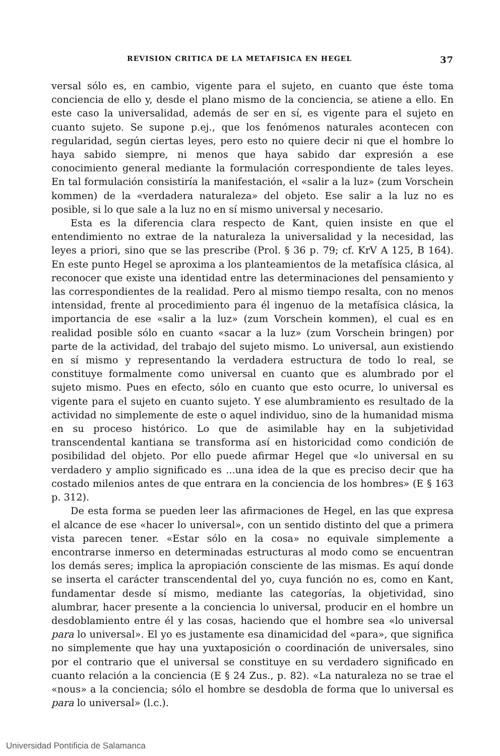REVISION CRITICA DE LA METAFISICA EN HEGEL 37
versal sólo es, en cambio, vigente para el sujeto, en cuanto que éste toma conciencia de ello y, desde el plano mismo de la conciencia, se atiene a ello. En este caso la universalidad, además de ser en sí, es vigente para el sujeto en cuanto sujeto. Se supone p.ej., que los fenómenos naturales acontecen con regularidad, según ciertas leyes, pero esto no quiere decir ni que el hombre lo haya sabido siempre, ni menos que haya sabido dar expresión a ese conocimiento general mediante la formulación correspondiente de tales leyes. En tal formulación consistiría la manifestación, el «salir a la luz» (zum Vorschein kommen) de la «verdadera naturaleza» del objeto. Ese salir a la luz no es posible, si lo que sale a la luz no en sí mismo universal y necesario.
Esta es la diferencia clara respecto de Kant, quien insiste en que el entendimiento no extrae de la naturaleza la universalidad y la necesidad, las leyes a priori, sino que se las prescribe (Prol. § 36 p. 79; cf. KrV A 125, B 164). En este punto Hegel se aproxima a los planteamientos de la metafísica clásica, al reconocer que existe una identidad entre las determinaciones del pensamiento y las correspondientes de la realidad. Pero al mismo tiempo resalta, con no menos intensidad, frente al procedimiento para él ingenuo de la metafísica clásica, la importancia de ese «salir a la luz» (zum Vorschein kommen), el cual es en realidad posible sólo en cuanto «sacar a la luz» (zum Vorschein bringen) por parte de la actividad, del trabajo del sujeto mismo. Lo universal, aun existiendo en sí mismo y representando la verdadera estructura de todo lo real, se constituye formalmente como universal en cuanto que es alumbrado por el sujeto mismo. Pues en efecto, sólo en cuanto que esto ocurre, lo universal es vigente para el sujeto en cuanto sujeto. Y ese alumbramiento es resultado de la actividad no simplemente de este o aquel individuo, sino de la humanidad misma en su proceso histórico. Lo que de asimilable hay en la subjetividad transcendental kantiana se transforma así en historicidad como condición de posibilidad del objeto. Por ello puede afirmar Hegel que «lo universal en su verdadero y amplio significado es ...una idea de la que es preciso decir que ha costado milenios antes de que entrara en la conciencia de los hombres» (E § 163 p. 312).
De esta forma se pueden leer las afirmaciones de Hegel, en las que expresa el alcance de ese «hacer lo universal», con un sentido distinto del que a primera vista parecen tener. «Estar sólo en la cosa» no equivale simplemente a encontrarse inmerso en determinadas estructuras al modo como se encuentran los demás seres; implica la apropiación consciente de las mismas. Es aquí donde se inserta el carácter transcendental del yo, cuya función no es, como en Kant, fundamentar desde sí mismo, mediante las categorías, la objetividad, sino alumbrar, hacer presente a la conciencia lo universal, producir en el hombre un desdoblamiento entre él y las cosas, haciendo que el hombre sea «lo universal para lo universal». El yo es justamente esa dinamicidad del «para», que significa no simplemente que hay una yuxtaposición o coordinación de universales, sino por el contrario que el universal se constituye en su verdadero significado en cuanto relación a la conciencia (E § 24 Zus., p. 82). «La naturaleza no se trae el «nous» a la conciencia; sólo el hombre se desdobla de forma que lo universal es para lo universal» (l.c.).
Universidad Pontificia de Salamanca